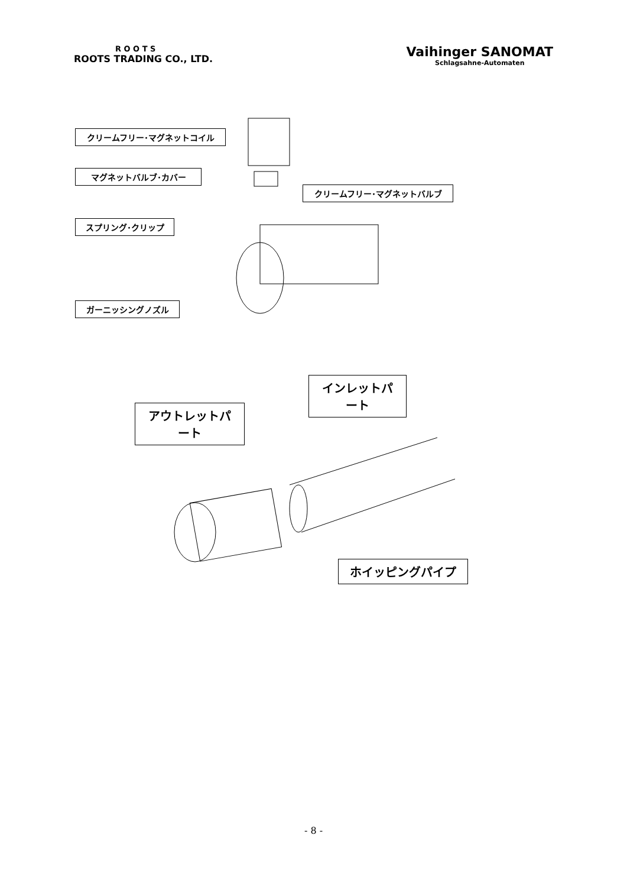R O O T S
ROOTS TRADING CO., LTD.
Vaihinger SANOMAT
Schlagsahne-Automaten
クリームフリー･マグネットコイル
マグネットバルブ･カバー
クリームフリー･マグネットバルブ
スプリング･クリップ
ガーニッシングノズル
インレットパート
アウトレットパート
ホイッピングパイプ
- 8 -